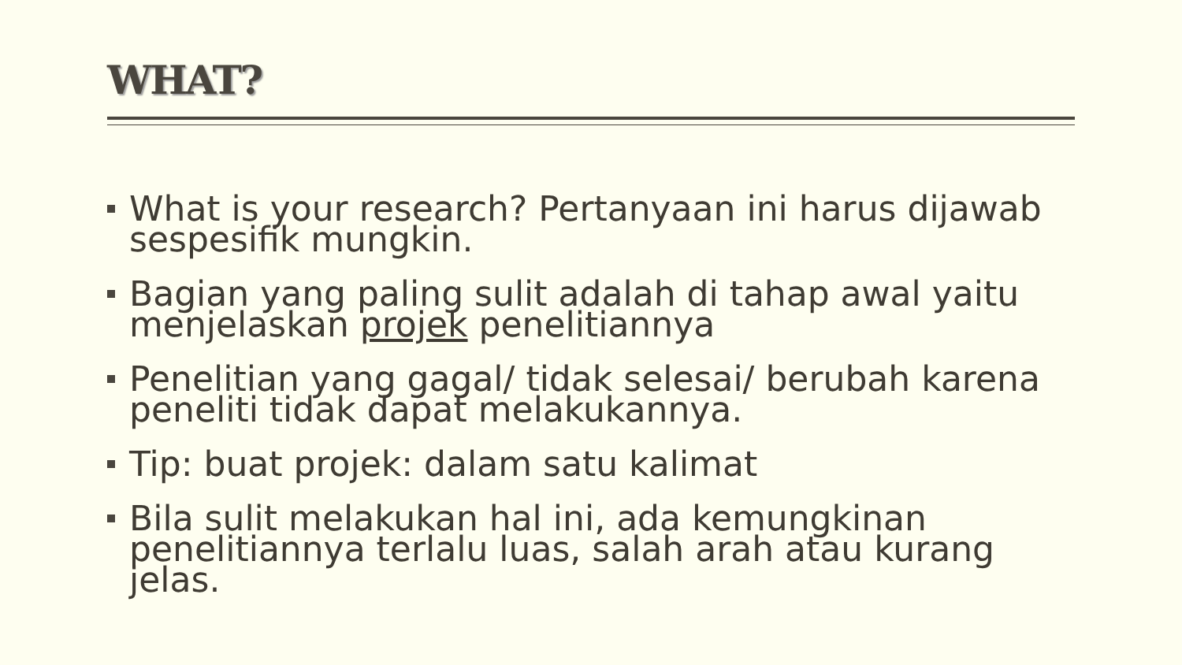WHAT?
What is your research? Pertanyaan ini harus dijawab sespesifik mungkin.
Bagian yang paling sulit adalah di tahap awal yaitu menjelaskan projek penelitiannya
Penelitian yang gagal/ tidak selesai/ berubah karena peneliti tidak dapat melakukannya.
Tip: buat projek: dalam satu kalimat
Bila sulit melakukan hal ini, ada kemungkinan penelitiannya terlalu luas, salah arah atau kurang jelas.